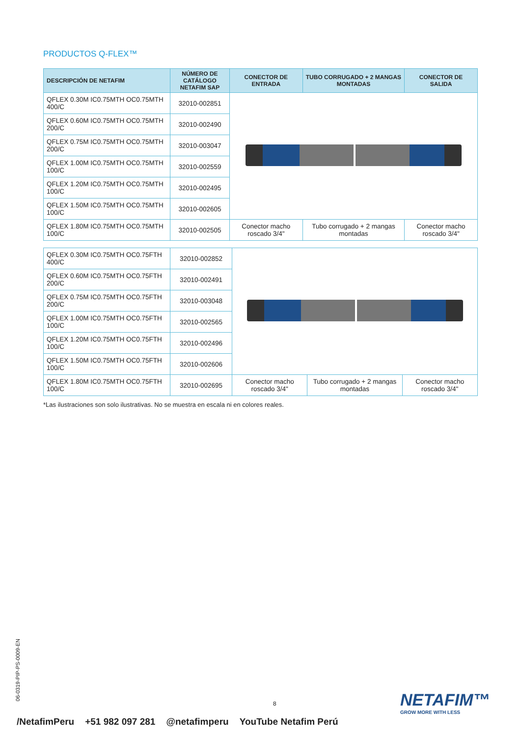PRODUCTOS Q-FLEX™
| DESCRIPCIÓN DE NETAFIM | NÚMERO DE CATÁLOGO NETAFIM SAP | CONECTOR DE ENTRADA | TUBO CORRUGADO + 2 MANGAS MONTADAS | CONECTOR DE SALIDA |
| --- | --- | --- | --- | --- |
| QFLEX 0.30M IC0.75MTH OC0.75MTH 400/C | 32010-002851 | | | |
| QFLEX 0.60M IC0.75MTH OC0.75MTH 200/C | 32010-002490 | | | |
| QFLEX 0.75M IC0.75MTH OC0.75MTH 200/C | 32010-003047 | | | |
| QFLEX 1.00M IC0.75MTH OC0.75MTH 100/C | 32010-002559 | | | |
| QFLEX 1.20M IC0.75MTH OC0.75MTH 100/C | 32010-002495 | | | |
| QFLEX 1.50M IC0.75MTH OC0.75MTH 100/C | 32010-002605 | | | |
| QFLEX 1.80M IC0.75MTH OC0.75MTH 100/C | 32010-002505 | Conector macho roscado 3/4" | Tubo corrugado + 2 mangas montadas | Conector macho roscado 3/4" |
| QFLEX 0.30M IC0.75MTH OC0.75FTH 400/C | 32010-002852 | | | |
| QFLEX 0.60M IC0.75MTH OC0.75FTH 200/C | 32010-002491 | | | |
| QFLEX 0.75M IC0.75MTH OC0.75FTH 200/C | 32010-003048 | | | |
| QFLEX 1.00M IC0.75MTH OC0.75FTH 100/C | 32010-002565 | | | |
| QFLEX 1.20M IC0.75MTH OC0.75FTH 100/C | 32010-002496 | | | |
| QFLEX 1.50M IC0.75MTH OC0.75FTH 100/C | 32010-002606 | | | |
| QFLEX 1.80M IC0.75MTH OC0.75FTH 100/C | 32010-002695 | Conector macho roscado 3/4" | Tubo corrugado + 2 mangas montadas | Conector macho roscado 3/4" |
*Las ilustraciones son solo ilustrativas. No se muestra en escala ni en colores reales.
06-0319-PIP-PS-0009-EN
8 NETAFIM™
GROW MORE WITH LESS
/NetafimPeru +51 982 097 281 @netafimperu YouTube Netafim Perú